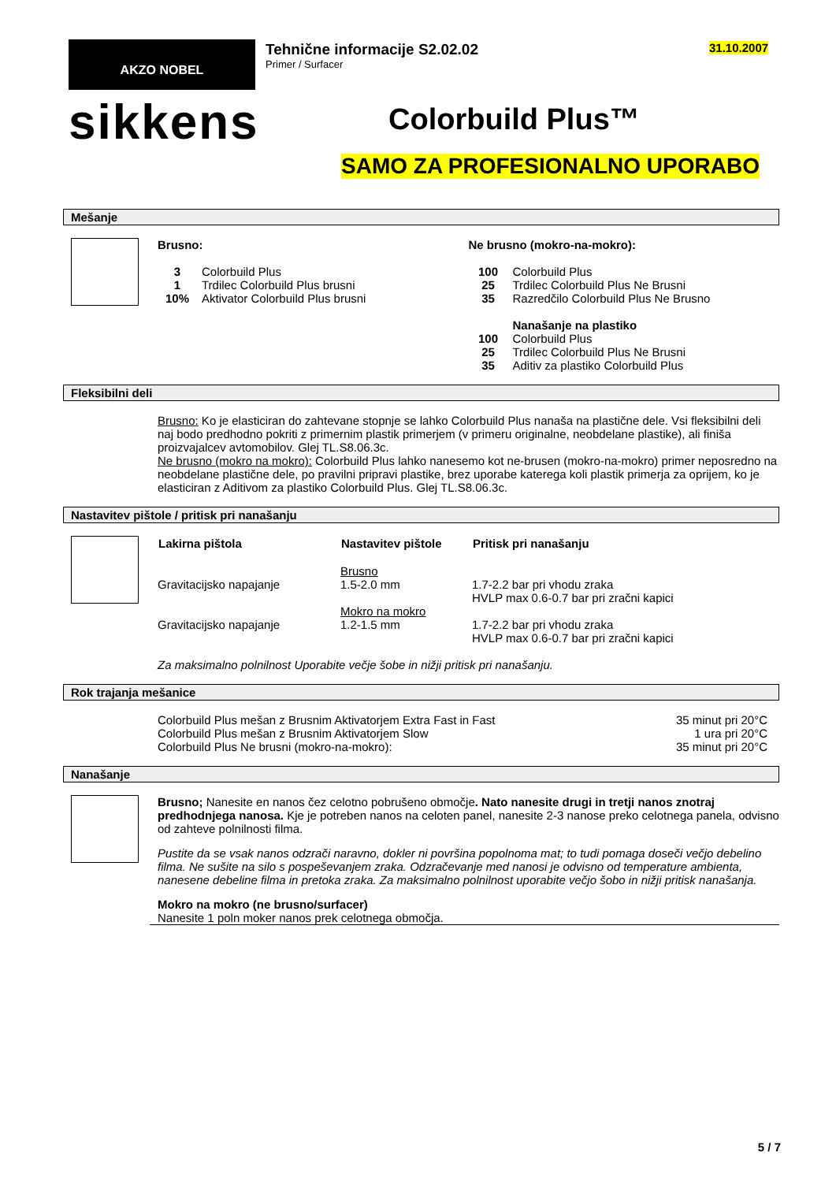AKZO NOBEL
sikkens
Tehnične informacije S2.02.02
Primer / Surfacer
31.10.2007
Colorbuild Plus™
SAMO ZA PROFESIONALNO UPORABO
Mešanje
Brusno:
| 3 | Colorbuild Plus |
| 1 | Trdilec Colorbuild Plus brusni |
| 10% | Aktivator Colorbuild Plus brusni |
Ne brusno (mokro-na-mokro):
| 100 | Colorbuild Plus |
| 25 | Trdilec Colorbuild Plus Ne Brusni |
| 35 | Razredčilo Colorbuild Plus Ne Brusno |
| | Nanašanje na plastiko |
| 100 | Colorbuild Plus |
| 25 | Trdilec Colorbuild Plus Ne Brusni |
| 35 | Aditiv za plastiko Colorbuild Plus |
Fleksibilni deli
Brusno: Ko je elasticiran do zahtevane stopnje se lahko Colorbuild Plus nanaša na plastične dele. Vsi fleksibilni deli naj bodo predhodno pokriti z primernim plastik primerjem (v primeru originalne, neobdelane plastike), ali finiša proizvajalcev avtomobilov. Glej TL.S8.06.3c.
Ne brusno (mokro na mokro): Colorbuild Plus lahko nanesemo kot ne-brusen (mokro-na-mokro) primer neposredno na neobdelane plastične dele, po pravilni pripravi plastike, brez uporabe katerega koli plastik primerja za oprijem, ko je elasticiran z Aditivom za plastiko Colorbuild Plus. Glej TL.S8.06.3c.
Nastavitev pištole / pritisk pri nanašanju
| Lakirna pištola | Nastavitev pištole | Pritisk pri nanašanju |
| --- | --- | --- |
| Gravitacijsko napajanje | Brusno 1.5-2.0 mm | 1.7-2.2 bar pri vhodu zraka HVLP max 0.6-0.7 bar pri zračni kapici |
| Gravitacijsko napajanje | Mokro na mokro 1.2-1.5 mm | 1.7-2.2 bar pri vhodu zraka HVLP max 0.6-0.7 bar pri zračni kapici |
Za maksimalno polnilnost Uporabite večje šobe in nižji pritisk pri nanašanju.
Rok trajanja mešanice
| Colorbuild Plus mešan z Brusnim Aktivatorjem Extra Fast in Fast | 35 minut pri 20°C |
| Colorbuild Plus mešan z Brusnim Aktivatorjem Slow | 1 ura pri 20°C |
| Colorbuild Plus Ne brusni (mokro-na-mokro): | 35 minut pri 20°C |
Nanašanje
Brusno; Nanesite en nanos čez celotno pobrušeno območje. Nato nanesite drugi in tretji nanos znotraj predhodnjega nanosa. Kje je potreben nanos na celoten panel, nanesite 2-3 nanose preko celotnega panela, odvisno od zahteve polnilnosti filma.
Pustite da se vsak nanos odzrači naravno, dokler ni površina popolnoma mat; to tudi pomaga doseči večjo debelino filma. Ne sušite na silo s pospeševanjem zraka. Odzračevanje med nanosi je odvisno od temperature ambienta, nanesene debeline filma in pretoka zraka. Za maksimalno polnilnost uporabite večjo šobo in nižji pritisk nanašanja.
Mokro na mokro (ne brusno/surfacer)
Nanesite 1 poln moker nanos prek celotnega območja.
5 / 7